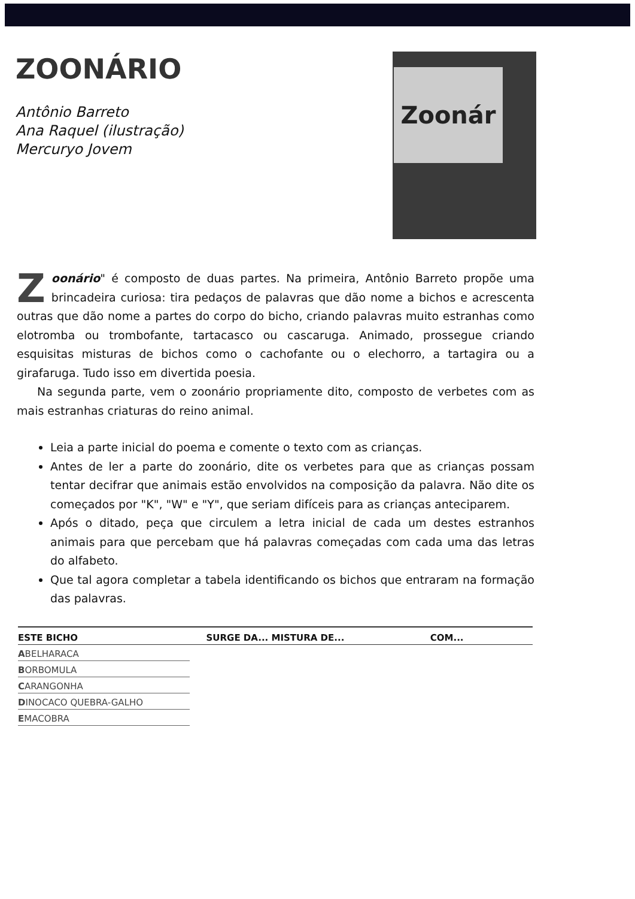ZOONÁRIO
Antônio Barreto
Ana Raquel (ilustração)
Mercuryo Jovem
Zoonár
Zoonário" é composto de duas partes. Na primeira, Antônio Barreto propõe uma brincadeira curiosa: tira pedaços de palavras que dão nome a bichos e acrescenta outras que dão nome a partes do corpo do bicho, criando palavras muito estranhas como elotromba ou trombofante, tartacasco ou cascaruga. Animado, prossegue criando esquisitas misturas de bichos como o cachofante ou o elechorro, a tartagira ou a girafaruga. Tudo isso em divertida poesia.
Na segunda parte, vem o zoonário propriamente dito, composto de verbetes com as mais estranhas criaturas do reino animal.
Leia a parte inicial do poema e comente o texto com as crianças.
Antes de ler a parte do zoonário, dite os verbetes para que as crianças possam tentar decifrar que animais estão envolvidos na composição da palavra. Não dite os começados por "K", "W" e "Y", que seriam difíceis para as crianças anteciparem.
Após o ditado, peça que circulem a letra inicial de cada um destes estranhos animais para que percebam que há palavras começadas com cada uma das letras do alfabeto.
Que tal agora completar a tabela identificando os bichos que entraram na formação das palavras.
| ESTE BICHO | SURGE DA... MISTURA DE... | COM... |
| --- | --- | --- |
| A BELHARACA | | |
| B ORBOMULA | | |
| C ARANGONHA | | |
| D INOCACO QUEBRA-GALHO | | |
| E MACOBRA | | |